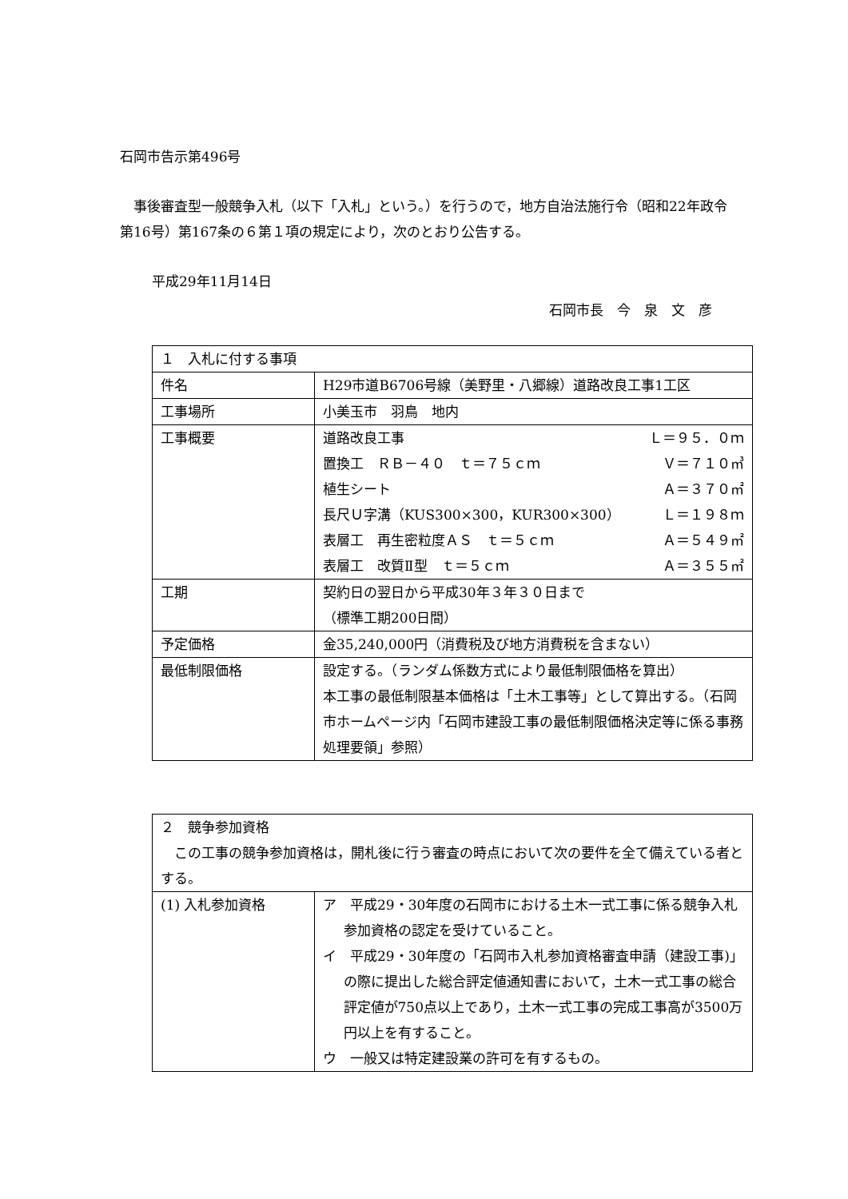石岡市告示第496号
事後審査型一般競争入札（以下「入札」という。）を行うので，地方自治法施行令（昭和22年政令第16号）第167条の６第１項の規定により，次のとおり公告する。
平成29年11月14日
石岡市長　今　泉　文　彦
| １ 入札に付する事項 | |
| 件名 | H29市道B6706号線（美野里・八郷線）道路改良工事1工区 |
| 工事場所 | 小美玉市 羽鳥 地内 |
| 工事概要 | 道路改良工事 Ｌ＝９５．０ｍ 置換工 ＲＢ－４０ ｔ＝７５ｃｍ Ｖ＝７１０㎥ 植生シート Ａ＝３７０㎡ 長尺Ｕ字溝（KUS300×300，KUR300×300） Ｌ＝１９８ｍ 表層工 再生密粒度ＡＳ ｔ＝５ｃｍ Ａ＝５４９㎡ 表層工 改質Ⅱ型 ｔ＝５ｃｍ Ａ＝３５５㎡ |
| 工期 | 契約日の翌日から平成30年３年３０日まで （標準工期200日間） |
| 予定価格 | 金35,240,000円（消費税及び地方消費税を含まない） |
| 最低制限価格 | 設定する。（ランダム係数方式により最低制限価格を算出） 本工事の最低制限基本価格は「土木工事等」として算出する。（石岡市ホームページ内「石岡市建設工事の最低制限価格決定等に係る事務処理要領」参照） |
| ２ 競争参加資格 この工事の競争参加資格は，開札後に行う審査の時点において次の要件を全て備えている者とする。 | |
| (1) 入札参加資格 | ア 平成29・30年度の石岡市における土木一式工事に係る競争入札参加資格の認定を受けていること。 イ 平成29・30年度の「石岡市入札参加資格審査申請（建設工事)」の際に提出した総合評定値通知書において，土木一式工事の総合評定値が750点以上であり，土木一式工事の完成工事高が3500万円以上を有すること。 ウ 一般又は特定建設業の許可を有するもの。 |